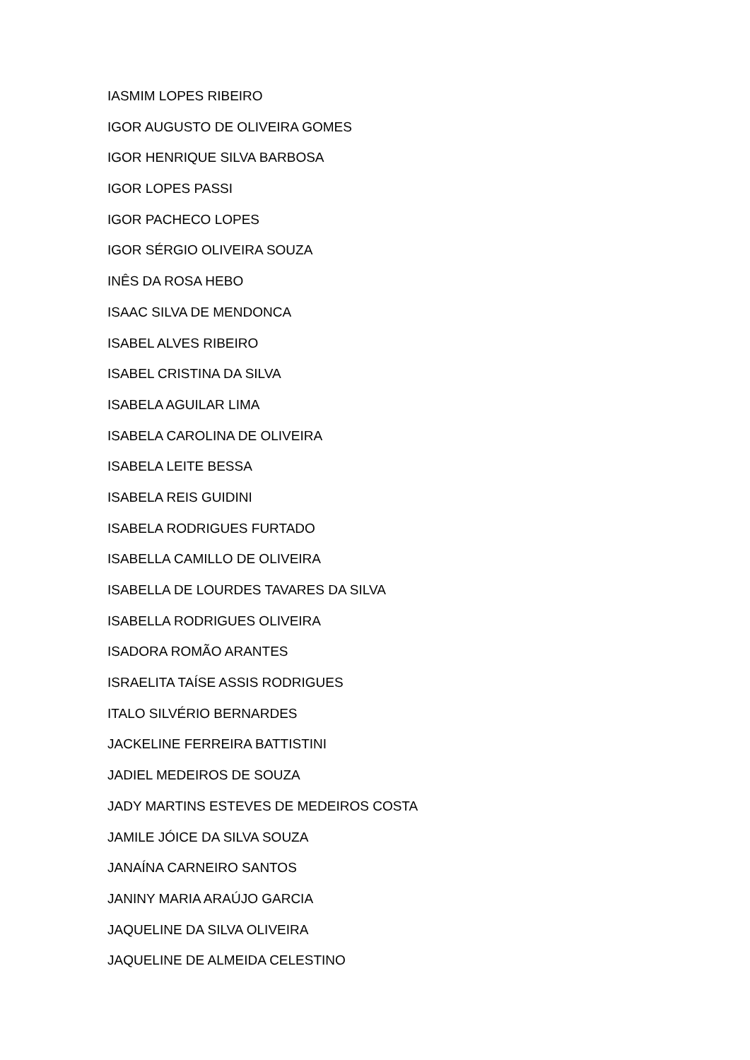IASMIM LOPES RIBEIRO
IGOR AUGUSTO DE OLIVEIRA GOMES
IGOR HENRIQUE SILVA BARBOSA
IGOR LOPES PASSI
IGOR PACHECO LOPES
IGOR SÉRGIO OLIVEIRA SOUZA
INÊS DA ROSA HEBO
ISAAC SILVA DE MENDONCA
ISABEL ALVES RIBEIRO
ISABEL CRISTINA DA SILVA
ISABELA AGUILAR LIMA
ISABELA CAROLINA DE OLIVEIRA
ISABELA LEITE BESSA
ISABELA REIS GUIDINI
ISABELA RODRIGUES FURTADO
ISABELLA CAMILLO DE OLIVEIRA
ISABELLA DE LOURDES TAVARES DA SILVA
ISABELLA RODRIGUES OLIVEIRA
ISADORA ROMÃO ARANTES
ISRAELITA TAÍSE ASSIS RODRIGUES
ITALO SILVÉRIO BERNARDES
JACKELINE FERREIRA BATTISTINI
JADIEL MEDEIROS DE SOUZA
JADY MARTINS ESTEVES DE MEDEIROS COSTA
JAMILE JÓICE DA SILVA SOUZA
JANAÍNA CARNEIRO SANTOS
JANINY MARIA ARAÚJO GARCIA
JAQUELINE DA SILVA OLIVEIRA
JAQUELINE DE ALMEIDA CELESTINO